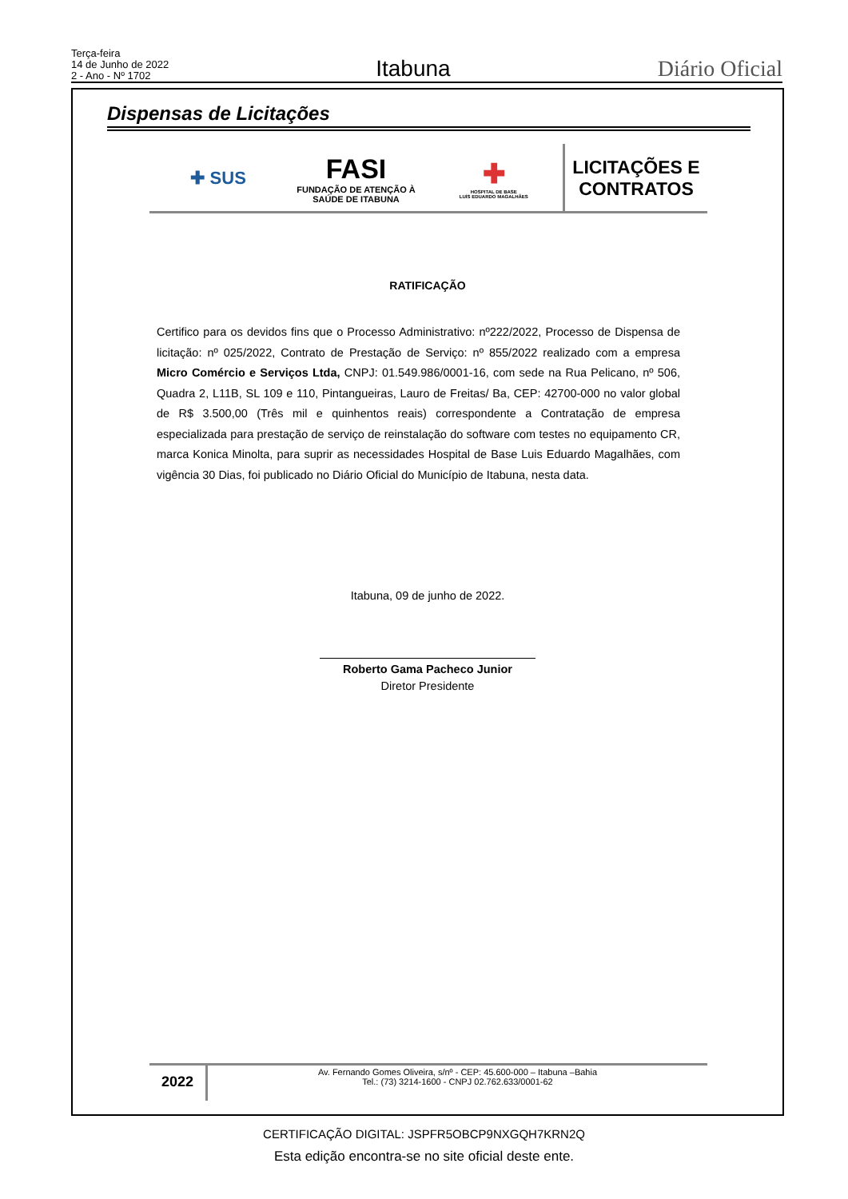Terça-feira
14 de Junho de 2022
2 - Ano - Nº 1702
Itabuna
Diário Oficial
Dispensas de Licitações
✚ SUS
FASI
FUNDAÇÃO DE ATENÇÃO À
SAÚDE DE ITABUNA
✚
HOSPITAL DE BASE
LUÍS EDUARDO MAGALHÃES
LICITAÇÕES E
CONTRATOS
RATIFICAÇÃO
Certifico para os devidos fins que o Processo Administrativo: nº222/2022, Processo de Dispensa de licitação: nº 025/2022, Contrato de Prestação de Serviço: nº 855/2022 realizado com a empresa Micro Comércio e Serviços Ltda, CNPJ: 01.549.986/0001-16, com sede na Rua Pelicano, nº 506, Quadra 2, L11B, SL 109 e 110, Pintangueiras, Lauro de Freitas/ Ba, CEP: 42700-000 no valor global de R$ 3.500,00 (Três mil e quinhentos reais) correspondente a Contratação de empresa especializada para prestação de serviço de reinstalação do software com testes no equipamento CR, marca Konica Minolta, para suprir as necessidades Hospital de Base Luis Eduardo Magalhães, com vigência 30 Dias, foi publicado no Diário Oficial do Município de Itabuna, nesta data.
Itabuna, 09 de junho de 2022.
Roberto Gama Pacheco Junior
Diretor Presidente
2022
Av. Fernando Gomes Oliveira, s/nº - CEP: 45.600-000 – Itabuna –Bahia
Tel.: (73) 3214-1600 - CNPJ 02.762.633/0001-62
CERTIFICAÇÃO DIGITAL: JSPFR5OBCP9NXGQH7KRN2Q
Esta edição encontra-se no site oficial deste ente.